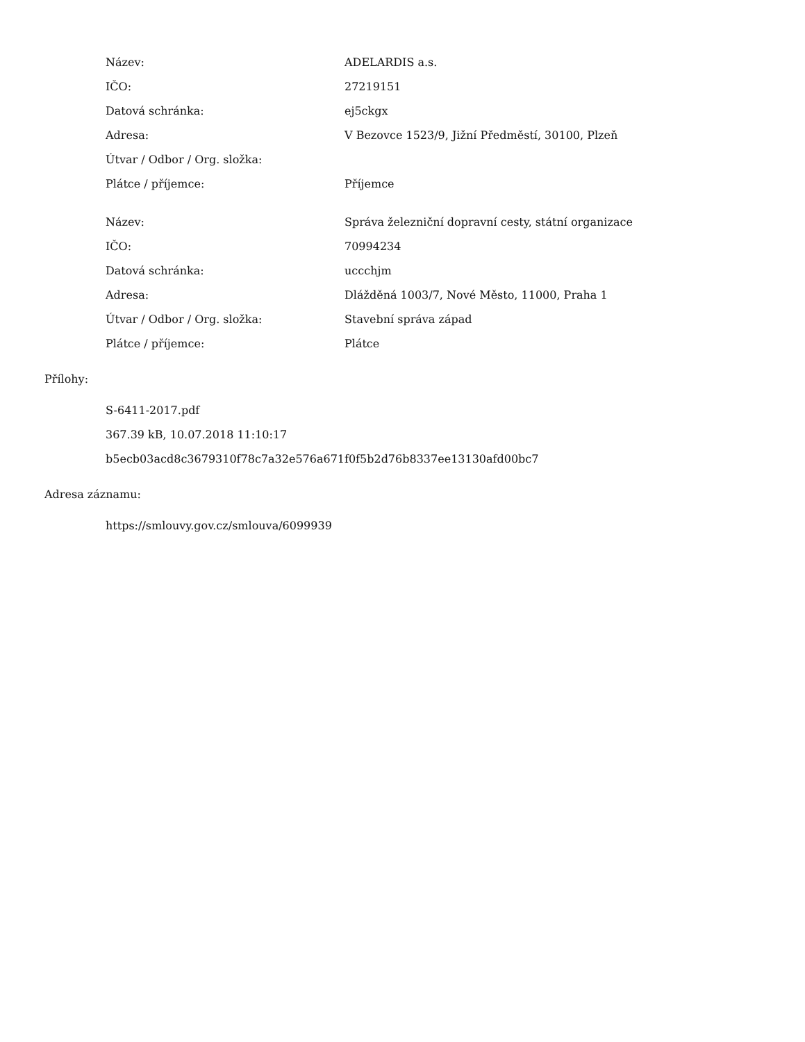| Název: | ADELARDIS a.s. |
| IČO: | 27219151 |
| Datová schránka: | ej5ckgx |
| Adresa: | V Bezovce 1523/9, Jižní Předměstí, 30100, Plzeň |
| Útvar / Odbor / Org. složka: | |
| Plátce / příjemce: | Příjemce |
| Název: | Správa železniční dopravní cesty, státní organizace |
| IČO: | 70994234 |
| Datová schránka: | uccchjm |
| Adresa: | Dlážděná 1003/7, Nové Město, 11000, Praha 1 |
| Útvar / Odbor / Org. složka: | Stavební správa západ |
| Plátce / příjemce: | Plátce |
Přílohy:
S-6411-2017.pdf
367.39 kB, 10.07.2018 11:10:17
b5ecb03acd8c3679310f78c7a32e576a671f0f5b2d76b8337ee13130afd00bc7
Adresa záznamu:
https://smlouvy.gov.cz/smlouva/6099939